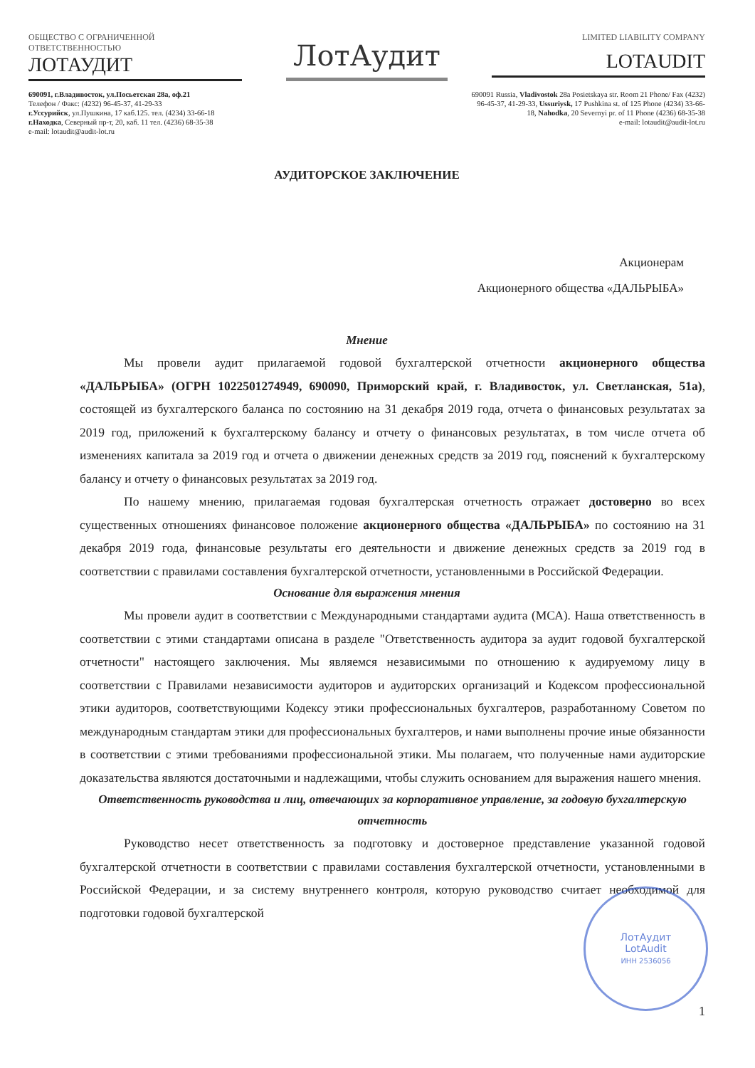ОБЩЕСТВО С ОГРАНИЧЕННОЙ
ОТВЕТСТВЕННОСТЬЮ
ЛОТАУДИТ
ЛотАудит
LIMITED LIABILITY COMPANY
LOTAUDIT
690091, г.Владивосток, ул.Посьетская 28а, оф.21
Телефон / Факс: (4232) 96-45-37, 41-29-33
г.Уссурийск, ул.Пушкина, 17 каб.125. тел. (4234) 33-66-18
г.Находка, Северный пр-т, 20, каб. 11 тел. (4236) 68-35-38
e-mail: lotaudit@audit-lot.ru
690091 Russia, Vladivostok 28a Posietskaya str. Room 21 Phone/ Fax (4232) 96-45-37, 41-29-33, Ussuriysk, 17 Pushkina st. of 125 Phone (4234) 33-66-18, Nahodka, 20 Severnyi pr. of 11 Phone (4236) 68-35-38
e-mail: lotaudit@audit-lot.ru
АУДИТОРСКОЕ ЗАКЛЮЧЕНИЕ
Акционерам
Акционерного общества «ДАЛЬРЫБА»
Мнение
Мы провели аудит прилагаемой годовой бухгалтерской отчетности акционерного общества «ДАЛЬРЫБА» (ОГРН 1022501274949, 690090, Приморский край, г. Владивосток, ул. Светланская, 51а), состоящей из бухгалтерского баланса по состоянию на 31 декабря 2019 года, отчета о финансовых результатах за 2019 год, приложений к бухгалтерскому балансу и отчету о финансовых результатах, в том числе отчета об изменениях капитала за 2019 год и отчета о движении денежных средств за 2019 год, пояснений к бухгалтерскому балансу и отчету о финансовых результатах за 2019 год.
По нашему мнению, прилагаемая годовая бухгалтерская отчетность отражает достоверно во всех существенных отношениях финансовое положение акционерного общества «ДАЛЬРЫБА» по состоянию на 31 декабря 2019 года, финансовые результаты его деятельности и движение денежных средств за 2019 год в соответствии с правилами составления бухгалтерской отчетности, установленными в Российской Федерации.
Основание для выражения мнения
Мы провели аудит в соответствии с Международными стандартами аудита (МСА). Наша ответственность в соответствии с этими стандартами описана в разделе "Ответственность аудитора за аудит годовой бухгалтерской отчетности" настоящего заключения. Мы являемся независимыми по отношению к аудируемому лицу в соответствии с Правилами независимости аудиторов и аудиторских организаций и Кодексом профессиональной этики аудиторов, соответствующими Кодексу этики профессиональных бухгалтеров, разработанному Советом по международным стандартам этики для профессиональных бухгалтеров, и нами выполнены прочие иные обязанности в соответствии с этими требованиями профессиональной этики. Мы полагаем, что полученные нами аудиторские доказательства являются достаточными и надлежащими, чтобы служить основанием для выражения нашего мнения.
Ответственность руководства и лиц, отвечающих за корпоративное управление, за годовую бухгалтерскую отчетность
Руководство несет ответственность за подготовку и достоверное представление указанной годовой бухгалтерской отчетности в соответствии с правилами составления бухгалтерской отчетности, установленными в Российской Федерации, и за систему внутреннего контроля, которую руководство считает необходимой для подготовки годовой бухгалтерской
ЛотАудит
LotAudit
ИНН 2536056
1